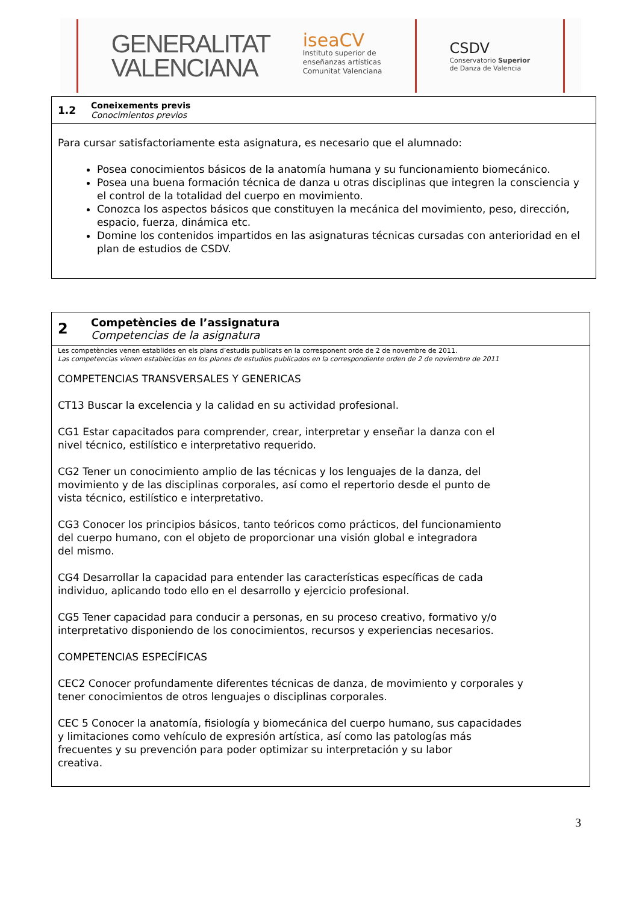GENERALITAT
VALENCIANA
iseaCV
Instituto superior de
enseñanzas artísticas
Comunitat Valenciana
CSDV
Conservatorio Superior
de Danza de Valencia
| 1.2 | Coneixements previs Conocimientos previos |
| Para cursar satisfactoriamente esta asignatura, es necesario que el alumnado: Posea conocimientos básicos de la anatomía humana y su funcionamiento biomecánico. Posea una buena formación técnica de danza u otras disciplinas que integren la consciencia y el control de la totalidad del cuerpo en movimiento. Conozca los aspectos básicos que constituyen la mecánica del movimiento, peso, dirección, espacio, fuerza, dinámica etc. Domine los contenidos impartidos en las asignaturas técnicas cursadas con anterioridad en el plan de estudios de CSDV. | |
| 2 | Competències de l’assignatura Competencias de la asignatura |
| Les competències venen establides en els plans d’estudis publicats en la corresponent orde de 2 de novembre de 2011. Las competencias vienen establecidas en los planes de estudios publicados en la correspondiente orden de 2 de noviembre de 2011 COMPETENCIAS TRANSVERSALES Y GENERICAS CT13 Buscar la excelencia y la calidad en su actividad profesional. CG1 Estar capacitados para comprender, crear, interpretar y enseñar la danza con el nivel técnico, estilístico e interpretativo requerido. CG2 Tener un conocimiento amplio de las técnicas y los lenguajes de la danza, del movimiento y de las disciplinas corporales, así como el repertorio desde el punto de vista técnico, estilístico e interpretativo. CG3 Conocer los principios básicos, tanto teóricos como prácticos, del funcionamiento del cuerpo humano, con el objeto de proporcionar una visión global e integradora del mismo. CG4 Desarrollar la capacidad para entender las características específicas de cada individuo, aplicando todo ello en el desarrollo y ejercicio profesional. CG5 Tener capacidad para conducir a personas, en su proceso creativo, formativo y/o interpretativo disponiendo de los conocimientos, recursos y experiencias necesarios. COMPETENCIAS ESPECÍFICAS CEC2 Conocer profundamente diferentes técnicas de danza, de movimiento y corporales y tener conocimientos de otros lenguajes o disciplinas corporales. CEC 5 Conocer la anatomía, fisiología y biomecánica del cuerpo humano, sus capacidades y limitaciones como vehículo de expresión artística, así como las patologías más frecuentes y su prevención para poder optimizar su interpretación y su labor creativa. | |
3